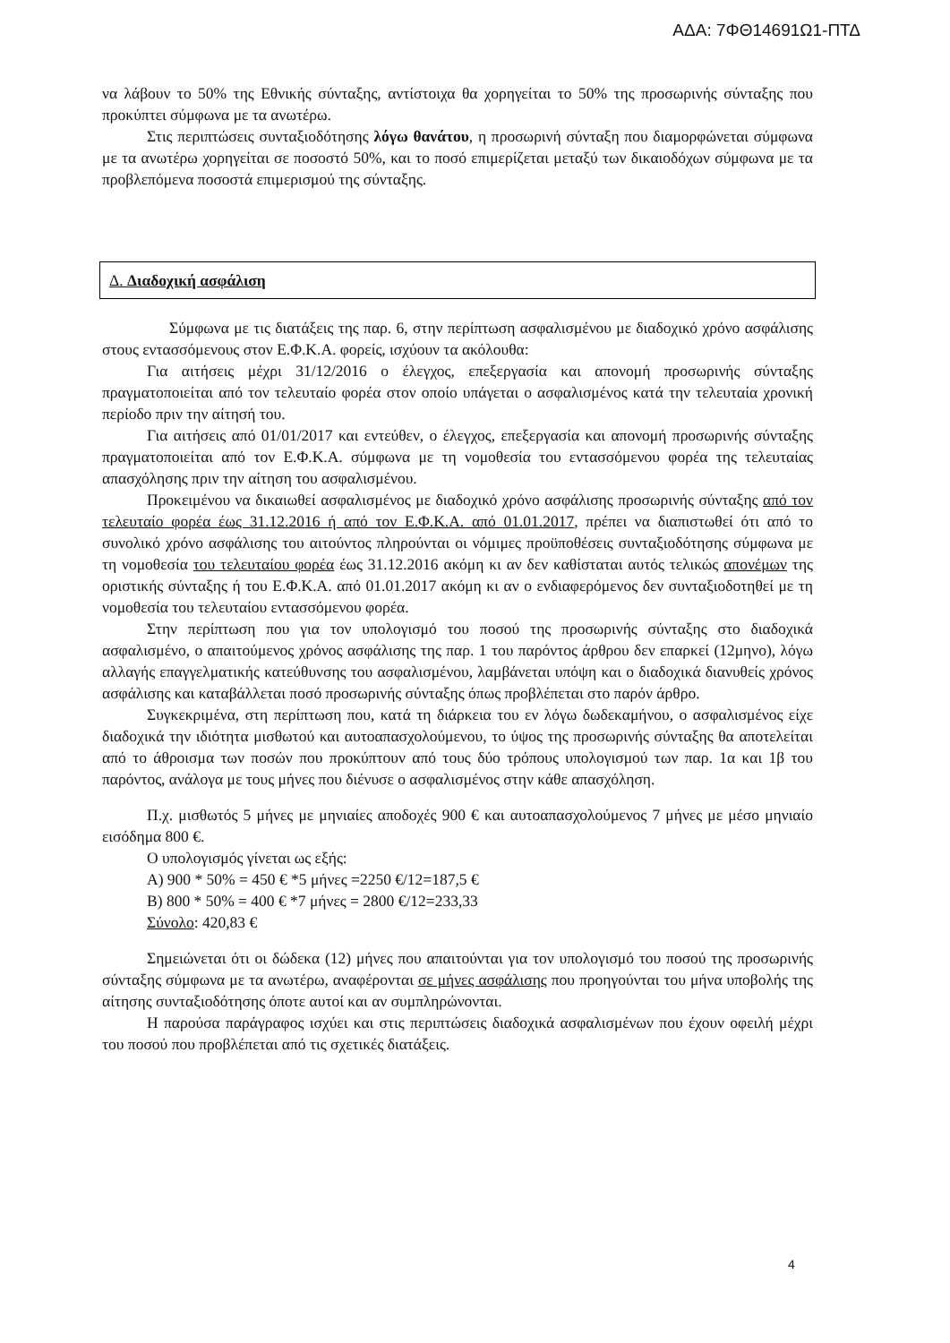ΑΔΑ: 7ΦΘ14691Ω1-ΠΤΔ
να λάβουν το 50% της Εθνικής σύνταξης, αντίστοιχα θα χορηγείται το 50% της προσωρινής σύνταξης που προκύπτει σύμφωνα με τα ανωτέρω.
Στις περιπτώσεις συνταξιοδότησης λόγω θανάτου, η προσωρινή σύνταξη που διαμορφώνεται σύμφωνα με τα ανωτέρω χορηγείται σε ποσοστό 50%, και το ποσό επιμερίζεται μεταξύ των δικαιοδόχων σύμφωνα με τα προβλεπόμενα ποσοστά επιμερισμού της σύνταξης.
Δ. Διαδοχική ασφάλιση
Σύμφωνα με τις διατάξεις της παρ. 6, στην περίπτωση ασφαλισμένου με διαδοχικό χρόνο ασφάλισης στους εντασσόμενους στον Ε.Φ.Κ.Α. φορείς, ισχύουν τα ακόλουθα:
Για αιτήσεις μέχρι 31/12/2016 ο έλεγχος, επεξεργασία και απονομή προσωρινής σύνταξης πραγματοποιείται από τον τελευταίο φορέα στον οποίο υπάγεται ο ασφαλισμένος κατά την τελευταία χρονική περίοδο πριν την αίτησή του.
Για αιτήσεις από 01/01/2017 και εντεύθεν, ο έλεγχος, επεξεργασία και απονομή προσωρινής σύνταξης πραγματοποιείται από τον Ε.Φ.Κ.Α. σύμφωνα με τη νομοθεσία του εντασσόμενου φορέα της τελευταίας απασχόλησης πριν την αίτηση του ασφαλισμένου.
Προκειμένου να δικαιωθεί ασφαλισμένος με διαδοχικό χρόνο ασφάλισης προσωρινής σύνταξης από τον τελευταίο φορέα έως 31.12.2016 ή από τον Ε.Φ.Κ.Α. από 01.01.2017, πρέπει να διαπιστωθεί ότι από το συνολικό χρόνο ασφάλισης του αιτούντος πληρούνται οι νόμιμες προϋποθέσεις συνταξιοδότησης σύμφωνα με τη νομοθεσία του τελευταίου φορέα έως 31.12.2016 ακόμη κι αν δεν καθίσταται αυτός τελικώς απονέμων της οριστικής σύνταξης ή του Ε.Φ.Κ.Α. από 01.01.2017 ακόμη κι αν ο ενδιαφερόμενος δεν συνταξιοδοτηθεί με τη νομοθεσία του τελευταίου εντασσόμενου φορέα.
Στην περίπτωση που για τον υπολογισμό του ποσού της προσωρινής σύνταξης στο διαδοχικά ασφαλισμένο, ο απαιτούμενος χρόνος ασφάλισης της παρ. 1 του παρόντος άρθρου δεν επαρκεί (12μηνο), λόγω αλλαγής επαγγελματικής κατεύθυνσης του ασφαλισμένου, λαμβάνεται υπόψη και ο διαδοχικά διανυθείς χρόνος ασφάλισης και καταβάλλεται ποσό προσωρινής σύνταξης όπως προβλέπεται στο παρόν άρθρο.
Συγκεκριμένα, στη περίπτωση που, κατά τη διάρκεια του εν λόγω δωδεκαμήνου, ο ασφαλισμένος είχε διαδοχικά την ιδιότητα μισθωτού και αυτοαπασχολούμενου, το ύψος της προσωρινής σύνταξης θα αποτελείται από το άθροισμα των ποσών που προκύπτουν από τους δύο τρόπους υπολογισμού των παρ. 1α και 1β του παρόντος, ανάλογα με τους μήνες που διένυσε ο ασφαλισμένος στην κάθε απασχόληση.
Π.χ. μισθωτός 5 μήνες με μηνιαίες αποδοχές 900 € και αυτοαπασχολούμενος 7 μήνες με μέσο μηνιαίο εισόδημα 800 €.
Ο υπολογισμός γίνεται ως εξής:
Α) 900 * 50% = 450 € *5 μήνες =2250 €/12=187,5 €
Β) 800 * 50% = 400 € *7 μήνες = 2800 €/12=233,33
Σύνολο: 420,83 €
Σημειώνεται ότι οι δώδεκα (12) μήνες που απαιτούνται για τον υπολογισμό του ποσού της προσωρινής σύνταξης σύμφωνα με τα ανωτέρω, αναφέρονται σε μήνες ασφάλισης που προηγούνται του μήνα υποβολής της αίτησης συνταξιοδότησης όποτε αυτοί και αν συμπληρώνονται.
Η παρούσα παράγραφος ισχύει και στις περιπτώσεις διαδοχικά ασφαλισμένων που έχουν οφειλή μέχρι του ποσού που προβλέπεται από τις σχετικές διατάξεις.
4